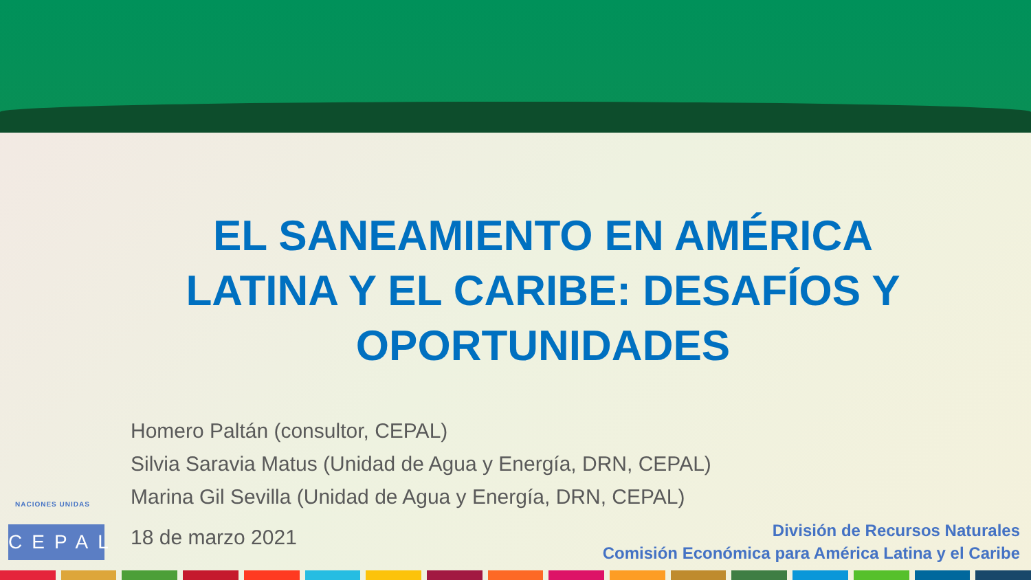EL SANEAMIENTO EN AMÉRICA LATINA Y EL CARIBE: DESAFÍOS Y OPORTUNIDADES
Homero Paltán (consultor, CEPAL)
Silvia Saravia Matus (Unidad de Agua y Energía, DRN, CEPAL)
Marina Gil Sevilla (Unidad de Agua y Energía, DRN, CEPAL)
NACIONES UNIDAS
CEPAL
18 de marzo 2021
División de Recursos Naturales
Comisión Económica para América Latina y el Caribe